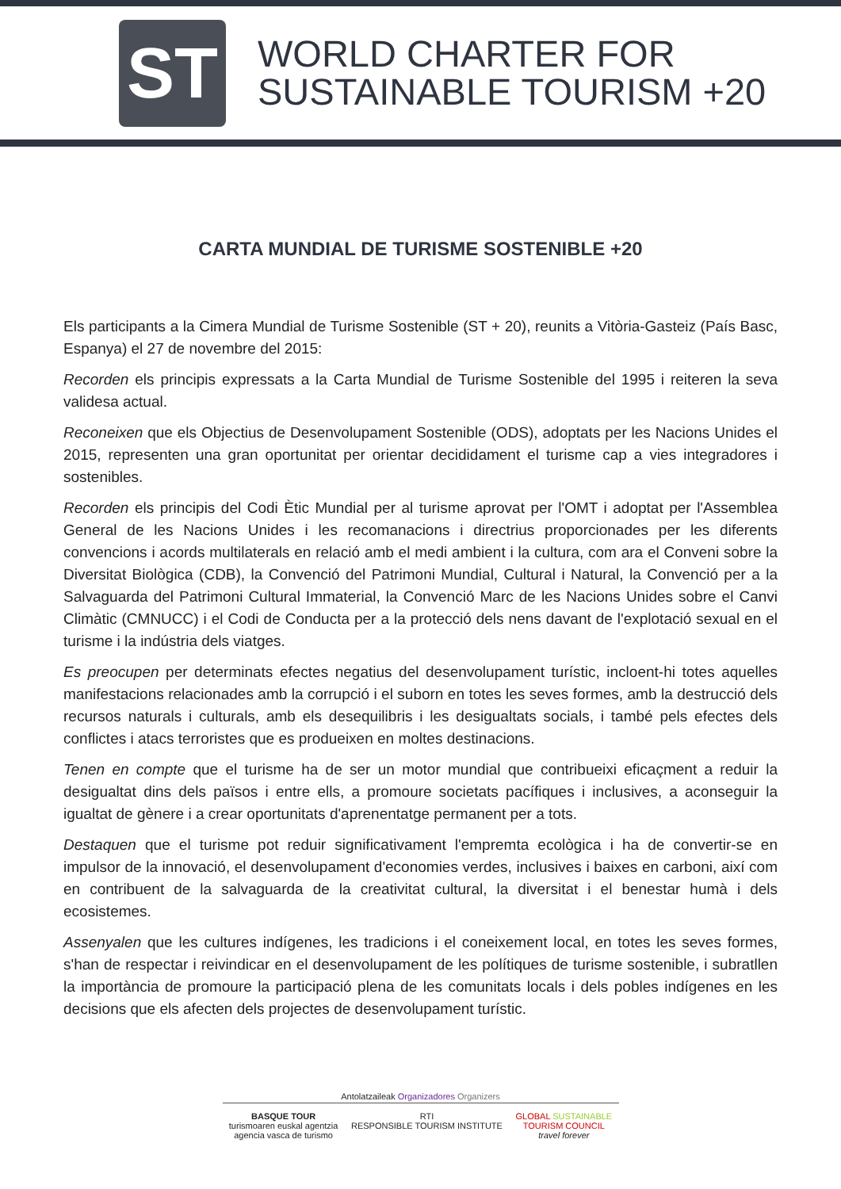ST
WORLD CHARTER FOR
SUSTAINABLE TOURISM +20
CARTA MUNDIAL DE TURISME SOSTENIBLE +20
Els participants a la Cimera Mundial de Turisme Sostenible (ST + 20), reunits a Vitòria-Gasteiz (País Basc, Espanya) el 27 de novembre del 2015:
Recorden els principis expressats a la Carta Mundial de Turisme Sostenible del 1995 i reiteren la seva validesa actual.
Reconeixen que els Objectius de Desenvolupament Sostenible (ODS), adoptats per les Nacions Unides el 2015, representen una gran oportunitat per orientar decididament el turisme cap a vies integradores i sostenibles.
Recorden els principis del Codi Ètic Mundial per al turisme aprovat per l'OMT i adoptat per l'Assemblea General de les Nacions Unides i les recomanacions i directrius proporcionades per les diferents convencions i acords multilaterals en relació amb el medi ambient i la cultura, com ara el Conveni sobre la Diversitat Biològica (CDB), la Convenció del Patrimoni Mundial, Cultural i Natural, la Convenció per a la Salvaguarda del Patrimoni Cultural Immaterial, la Convenció Marc de les Nacions Unides sobre el Canvi Climàtic (CMNUCC) i el Codi de Conducta per a la protecció dels nens davant de l'explotació sexual en el turisme i la indústria dels viatges.
Es preocupen per determinats efectes negatius del desenvolupament turístic, incloent-hi totes aquelles manifestacions relacionades amb la corrupció i el suborn en totes les seves formes, amb la destrucció dels recursos naturals i culturals, amb els desequilibris i les desigualtats socials, i també pels efectes dels conflictes i atacs terroristes que es produeixen en moltes destinacions.
Tenen en compte que el turisme ha de ser un motor mundial que contribueixi eficaçment a reduir la desigualtat dins dels països i entre ells, a promoure societats pacífiques i inclusives, a aconseguir la igualtat de gènere i a crear oportunitats d'aprenentatge permanent per a tots.
Destaquen que el turisme pot reduir significativament l'empremta ecològica i ha de convertir-se en impulsor de la innovació, el desenvolupament d'economies verdes, inclusives i baixes en carboni, així com en contribuent de la salvaguarda de la creativitat cultural, la diversitat i el benestar humà i dels ecosistemes.
Assenyalen que les cultures indígenes, les tradicions i el coneixement local, en totes les seves formes, s'han de respectar i reivindicar en el desenvolupament de les polítiques de turisme sostenible, i subratllen la importància de promoure la participació plena de les comunitats locals i dels pobles indígenes en les decisions que els afecten dels projectes de desenvolupament turístic.
Antolatzaileak Organizadores Organizers
BASQUE TOUR
turismoaren euskal agentzia
agencia vasca de turismo
RTI
RESPONSIBLE TOURISM INSTITUTE
GLOBAL SUSTAINABLE
TOURISM COUNCIL
travel forever